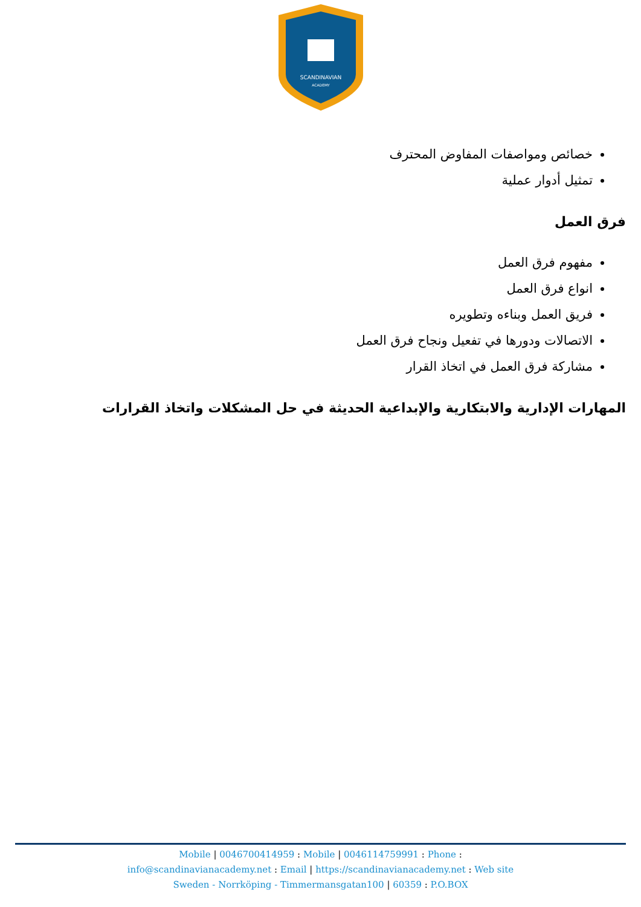SCANDINAVIAN
ACADEMY
خصائص ومواصفات المفاوض المحترف
تمثيل أدوار عملية
فرق العمل
مفهوم فرق العمل
انواع فرق العمل
فريق العمل وبناءه وتطويره
الاتصالات ودورها في تفعيل ونجاح فرق العمل
مشاركة فرق العمل في اتخاذ القرار
المهارات الإدارية والابتكارية والإبداعية الحديثة في حل المشكلات واتخاذ القرارات
Mobile | 0046700414959 : Mobile | 0046114759991 : Phone :
info@scandinavianacademy.net : Email | https://scandinavianacademy.net : Web site
Sweden - Norrköping - Timmermansgatan100 | 60359 : P.O.BOX